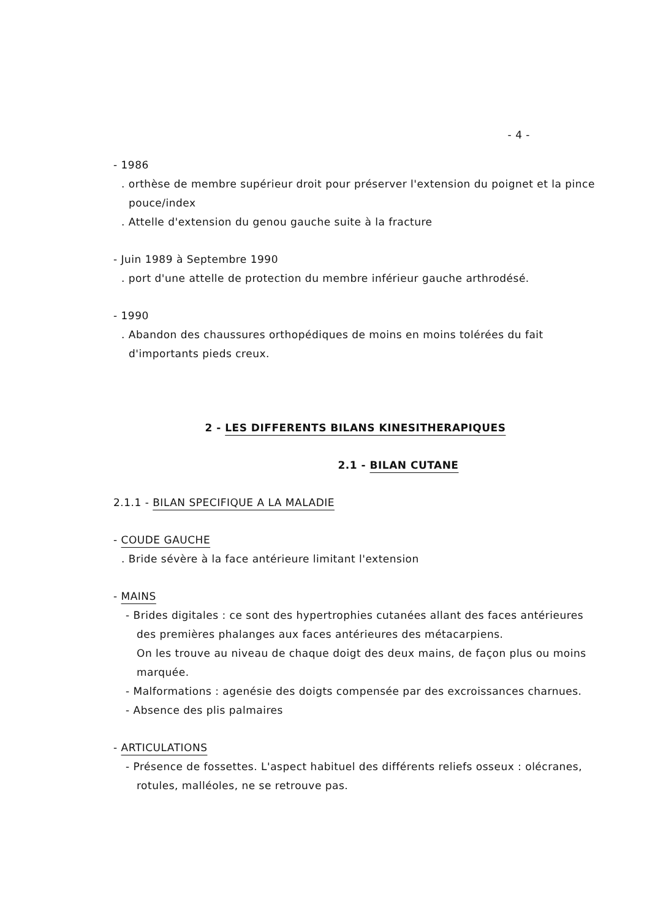- 4 -
- 1986
. orthèse de membre supérieur droit pour préserver l'extension du poignet et la pince pouce/index
. Attelle d'extension du genou gauche suite à la fracture
- Juin 1989 à Septembre 1990
. port d'une attelle de protection du membre inférieur gauche arthrodésé.
- 1990
. Abandon des chaussures orthopédiques de moins en moins tolérées du fait d'importants pieds creux.
2 - LES DIFFERENTS BILANS KINESITHERAPIQUES
2.1 - BILAN CUTANE
2.1.1 - BILAN SPECIFIQUE A LA MALADIE
- COUDE GAUCHE
. Bride sévère à la face antérieure limitant l'extension
- MAINS
- Brides digitales : ce sont des hypertrophies cutanées allant des faces antérieures des premières phalanges aux faces antérieures des métacarpiens.
On les trouve au niveau de chaque doigt des deux mains, de façon plus ou moins marquée.
- Malformations : agenésie des doigts compensée par des excroissances charnues.
- Absence des plis palmaires
- ARTICULATIONS
- Présence de fossettes. L'aspect habituel des différents reliefs osseux : olécranes, rotules, malléoles, ne se retrouve pas.